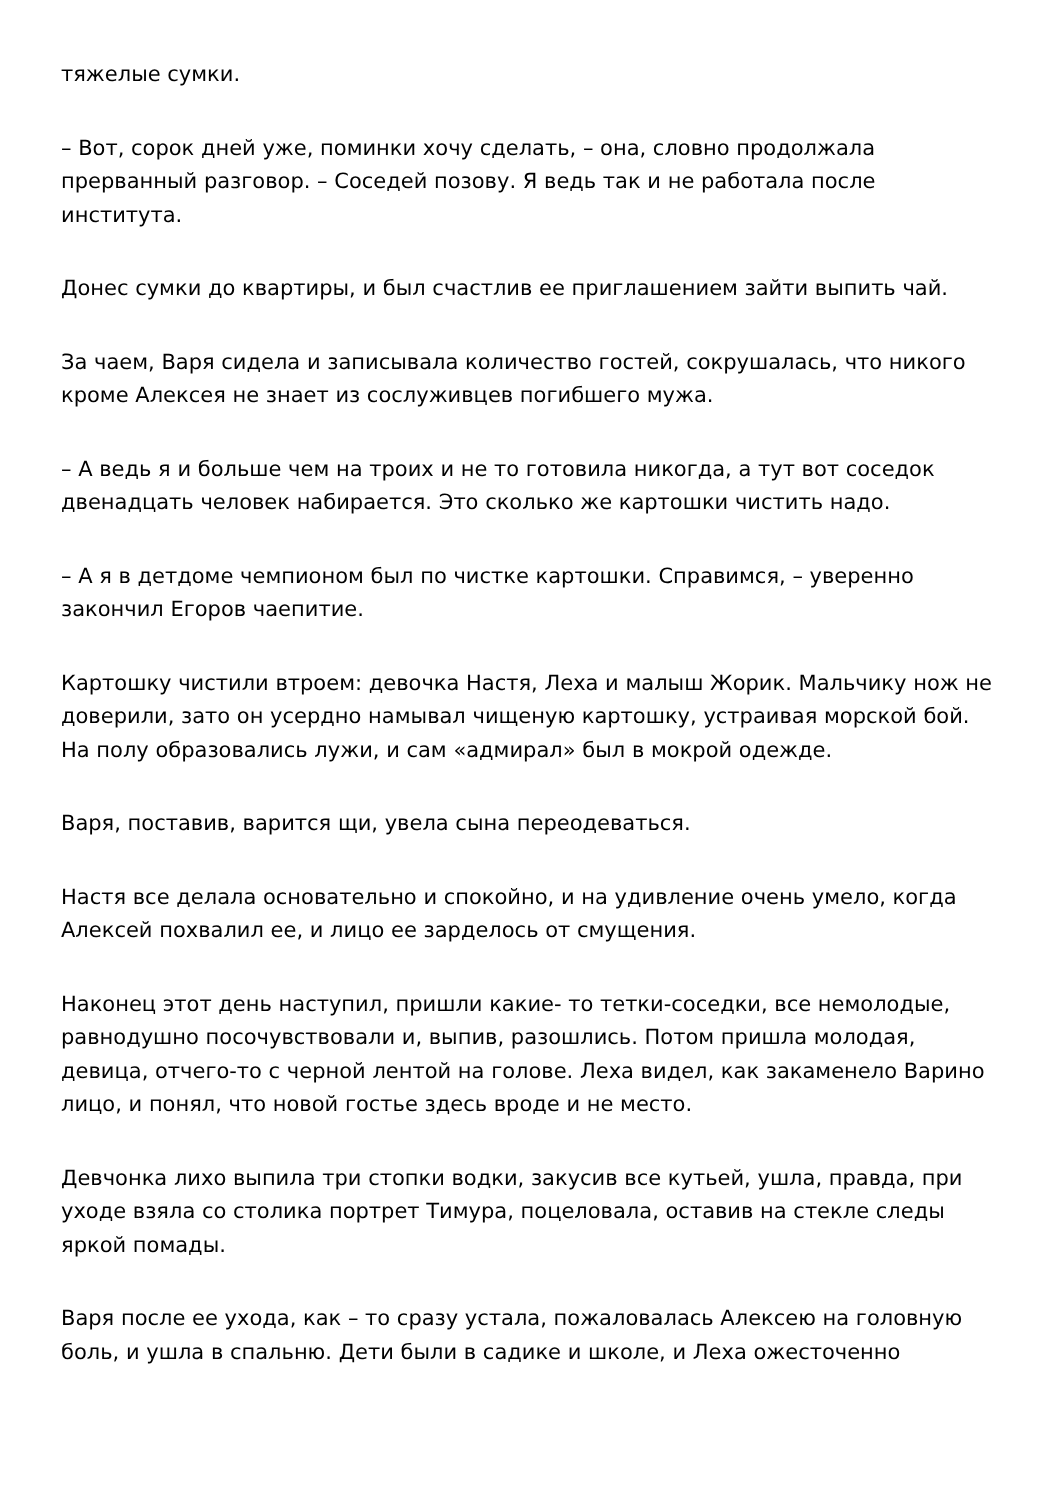тяжелые сумки.
– Вот, сорок дней уже, поминки хочу сделать, – она, словно продолжала прерванный разговор. – Соседей позову. Я ведь так и не работала после института.
Донес сумки до квартиры, и был счастлив ее приглашением зайти выпить чай.
За чаем, Варя сидела и записывала количество гостей, сокрушалась, что никого кроме Алексея не знает из сослуживцев погибшего мужа.
– А ведь я и больше чем на троих и не то готовила никогда, а тут вот соседок двенадцать человек набирается. Это сколько же картошки чистить надо.
– А я в детдоме чемпионом был по чистке картошки. Справимся, – уверенно закончил Егоров чаепитие.
Картошку чистили втроем: девочка Настя, Леха и малыш Жорик. Мальчику нож не доверили, зато он усердно намывал чищеную картошку, устраивая морской бой. На полу образовались лужи, и сам «адмирал» был в мокрой одежде.
Варя, поставив, варится щи, увела сына переодеваться.
Настя все делала основательно и спокойно, и на удивление очень умело, когда Алексей похвалил ее, и лицо ее зарделось от смущения.
Наконец этот день наступил, пришли какие- то тетки-соседки, все немолодые, равнодушно посочувствовали и, выпив, разошлись. Потом пришла молодая, девица, отчего-то с черной лентой на голове. Леха видел, как закаменело Варино лицо, и понял, что новой гостье здесь вроде и не место.
Девчонка лихо выпила три стопки водки, закусив все кутьей, ушла, правда, при уходе взяла со столика портрет Тимура, поцеловала, оставив на стекле следы яркой помады.
Варя после ее ухода, как – то сразу устала, пожаловалась Алексею на головную боль, и ушла в спальню. Дети были в садике и школе, и Леха ожесточенно